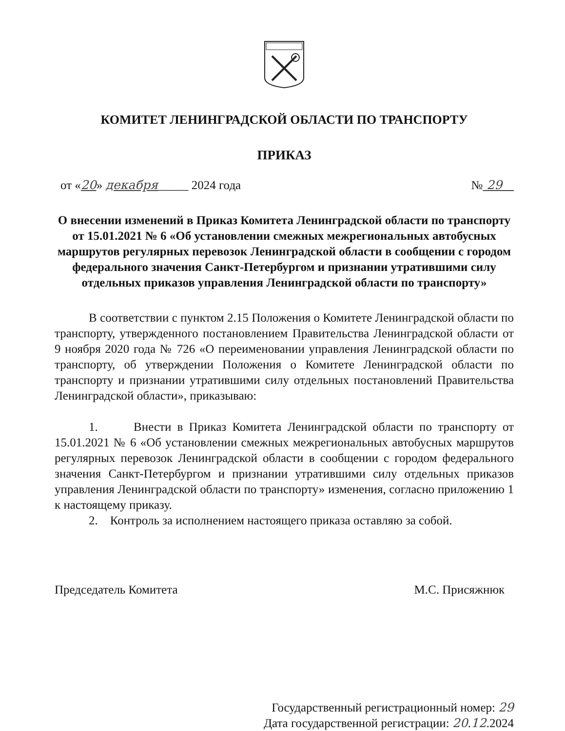КОМИТЕТ ЛЕНИНГРАДСКОЙ ОБЛАСТИ ПО ТРАНСПОРТУ
ПРИКАЗ
от «20» декабря_____ 2024 года № 29
О внесении изменений в Приказ Комитета Ленинградской области по транспорту от 15.01.2021 № 6 «Об установлении смежных межрегиональных автобусных маршрутов регулярных перевозок Ленинградской области в сообщении с городом федерального значения Санкт-Петербургом и признании утратившими силу отдельных приказов управления Ленинградской области по транспорту»
В соответствии с пунктом 2.15 Положения о Комитете Ленинградской области по транспорту, утвержденного постановлением Правительства Ленинградской области от 9 ноября 2020 года № 726 «О переименовании управления Ленинградской области по транспорту, об утверждении Положения о Комитете Ленинградской области по транспорту и признании утратившими силу отдельных постановлений Правительства Ленинградской области», приказываю:
1. Внести в Приказ Комитета Ленинградской области по транспорту от 15.01.2021 № 6 «Об установлении смежных межрегиональных автобусных маршрутов регулярных перевозок Ленинградской области в сообщении с городом федерального значения Санкт-Петербургом и признании утратившими силу отдельных приказов управления Ленинградской области по транспорту» изменения, согласно приложению 1 к настоящему приказу.
2. Контроль за исполнением настоящего приказа оставляю за собой.
Председатель Комитета М.С. Присяжнюк
Государственный регистрационный номер: 29
Дата государственной регистрации: 20.12.2024